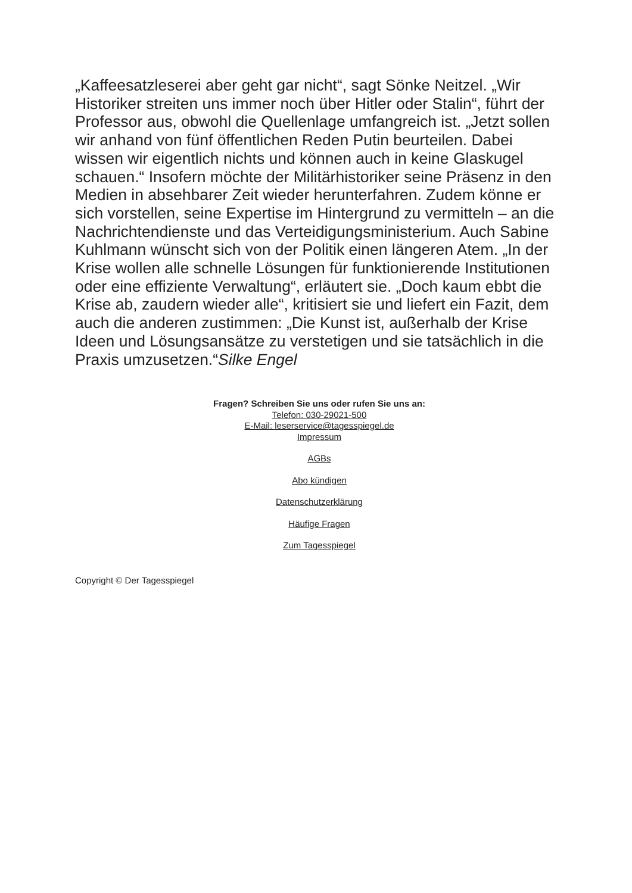„Kaffeesatzleserei aber geht gar nicht“, sagt Sönke Neitzel. „Wir Historiker streiten uns immer noch über Hitler oder Stalin“, führt der Professor aus, obwohl die Quellenlage umfangreich ist. „Jetzt sollen wir anhand von fünf öffentlichen Reden Putin beurteilen. Dabei wissen wir eigentlich nichts und können auch in keine Glaskugel schauen.“ Insofern möchte der Militärhistoriker seine Präsenz in den Medien in absehbarer Zeit wieder herunterfahren. Zudem könne er sich vorstellen, seine Expertise im Hintergrund zu vermitteln – an die Nachrichtendienste und das Verteidigungsministerium. Auch Sabine Kuhlmann wünscht sich von der Politik einen längeren Atem. „In der Krise wollen alle schnelle Lösungen für funktionierende Institutionen oder eine effiziente Verwaltung“, erläutert sie. „Doch kaum ebbt die Krise ab, zaudern wieder alle“, kritisiert sie und liefert ein Fazit, dem auch die anderen zustimmen: „Die Kunst ist, außerhalb der Krise Ideen und Lösungsansätze zu verstetigen und sie tatsächlich in die Praxis umzusetzen.“Silke Engel
Fragen? Schreiben Sie uns oder rufen Sie uns an:
Telefon: 030-29021-500
E-Mail: leserservice@tagesspiegel.de
Impressum
AGBs
Abo kündigen
Datenschutzerklärung
Häufige Fragen
Zum Tagesspiegel
Copyright © Der Tagesspiegel